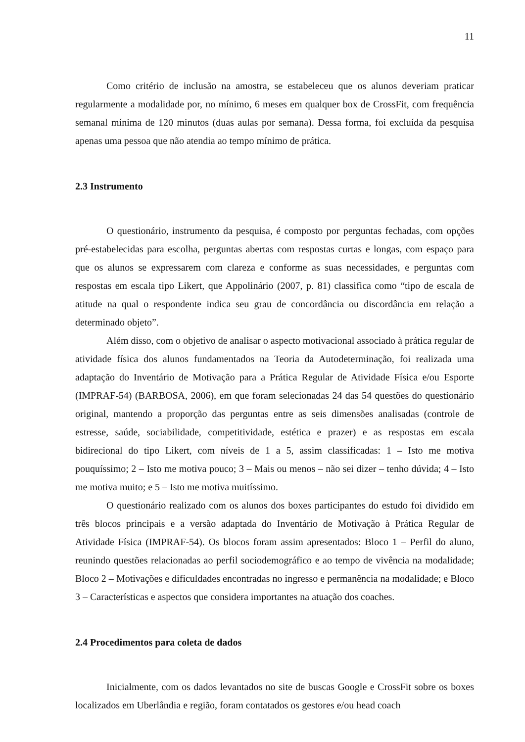11
Como critério de inclusão na amostra, se estabeleceu que os alunos deveriam praticar regularmente a modalidade por, no mínimo, 6 meses em qualquer box de CrossFit, com frequência semanal mínima de 120 minutos (duas aulas por semana). Dessa forma, foi excluída da pesquisa apenas uma pessoa que não atendia ao tempo mínimo de prática.
2.3 Instrumento
O questionário, instrumento da pesquisa, é composto por perguntas fechadas, com opções pré-estabelecidas para escolha, perguntas abertas com respostas curtas e longas, com espaço para que os alunos se expressarem com clareza e conforme as suas necessidades, e perguntas com respostas em escala tipo Likert, que Appolinário (2007, p. 81) classifica como “tipo de escala de atitude na qual o respondente indica seu grau de concordância ou discordância em relação a determinado objeto”.
Além disso, com o objetivo de analisar o aspecto motivacional associado à prática regular de atividade física dos alunos fundamentados na Teoria da Autodeterminação, foi realizada uma adaptação do Inventário de Motivação para a Prática Regular de Atividade Física e/ou Esporte (IMPRAF-54) (BARBOSA, 2006), em que foram selecionadas 24 das 54 questões do questionário original, mantendo a proporção das perguntas entre as seis dimensões analisadas (controle de estresse, saúde, sociabilidade, competitividade, estética e prazer) e as respostas em escala bidirecional do tipo Likert, com níveis de 1 a 5, assim classificadas: 1 – Isto me motiva pouquíssimo; 2 – Isto me motiva pouco; 3 – Mais ou menos – não sei dizer – tenho dúvida; 4 – Isto me motiva muito; e 5 – Isto me motiva muitíssimo.
O questionário realizado com os alunos dos boxes participantes do estudo foi dividido em três blocos principais e a versão adaptada do Inventário de Motivação à Prática Regular de Atividade Física (IMPRAF-54). Os blocos foram assim apresentados: Bloco 1 – Perfil do aluno, reunindo questões relacionadas ao perfil sociodemográfico e ao tempo de vivência na modalidade; Bloco 2 – Motivações e dificuldades encontradas no ingresso e permanência na modalidade; e Bloco 3 – Características e aspectos que considera importantes na atuação dos coaches.
2.4 Procedimentos para coleta de dados
Inicialmente, com os dados levantados no site de buscas Google e CrossFit sobre os boxes localizados em Uberlândia e região, foram contatados os gestores e/ou head coach